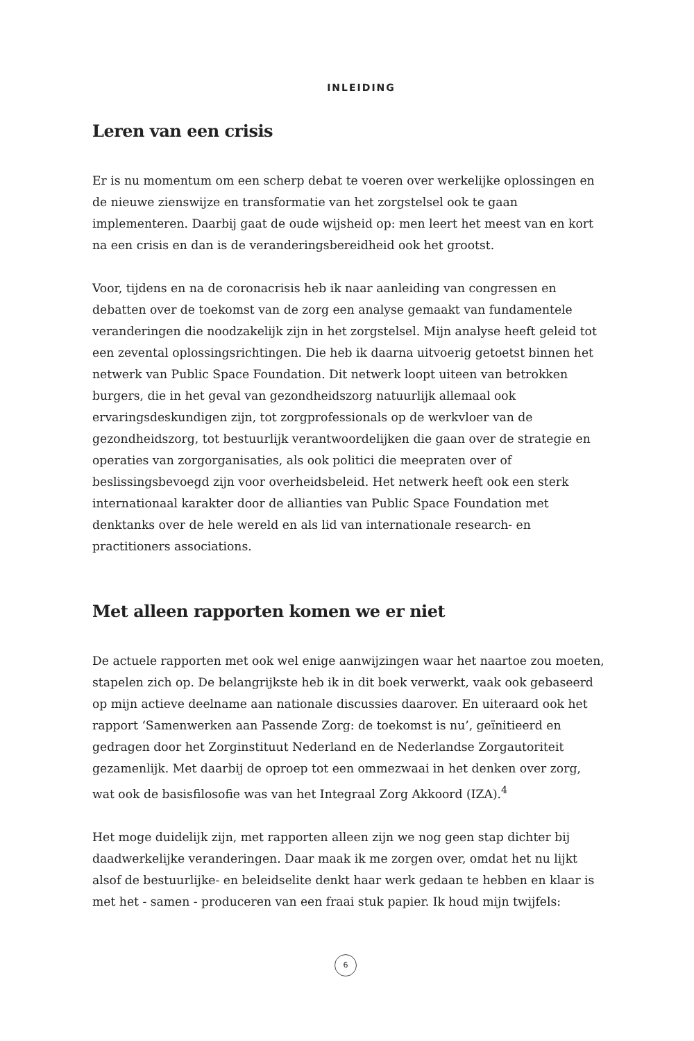INLEIDING
Leren van een crisis
Er is nu momentum om een scherp debat te voeren over werkelijke oplossingen en de nieuwe zienswijze en transformatie van het zorgstelsel ook te gaan implementeren. Daarbij gaat de oude wijsheid op: men leert het meest van en kort na een crisis en dan is de veranderingsbereidheid ook het grootst.
Voor, tijdens en na de coronacrisis heb ik naar aanleiding van congressen en debatten over de toekomst van de zorg een analyse gemaakt van fundamentele veranderingen die noodzakelijk zijn in het zorgstelsel. Mijn analyse heeft geleid tot een zevental oplossingsrichtingen. Die heb ik daarna uitvoerig getoetst binnen het netwerk van Public Space Foundation. Dit netwerk loopt uiteen van betrokken burgers, die in het geval van gezondheidszorg natuurlijk allemaal ook ervaringsdeskundigen zijn, tot zorgprofessionals op de werkvloer van de gezondheidszorg, tot bestuurlijk verantwoordelijken die gaan over de strategie en operaties van zorgorganisaties, als ook politici die meepraten over of beslissingsbevoegd zijn voor overheidsbeleid. Het netwerk heeft ook een sterk internationaal karakter door de allianties van Public Space Foundation met denktanks over de hele wereld en als lid van internationale research- en practitioners associations.
Met alleen rapporten komen we er niet
De actuele rapporten met ook wel enige aanwijzingen waar het naartoe zou moeten, stapelen zich op. De belangrijkste heb ik in dit boek verwerkt, vaak ook gebaseerd op mijn actieve deelname aan nationale discussies daarover. En uiteraard ook het rapport ‘Samenwerken aan Passende Zorg: de toekomst is nu’, geïnitieerd en gedragen door het Zorginstituut Nederland en de Nederlandse Zorgautoriteit gezamenlijk. Met daarbij de oproep tot een ommezwaai in het denken over zorg, wat ook de basisfilosofie was van het Integraal Zorg Akkoord (IZA).<sup>4</sup>
Het moge duidelijk zijn, met rapporten alleen zijn we nog geen stap dichter bij daadwerkelijke veranderingen. Daar maak ik me zorgen over, omdat het nu lijkt alsof de bestuurlijke- en beleidselite denkt haar werk gedaan te hebben en klaar is met het - samen - produceren van een fraai stuk papier. Ik houd mijn twijfels:
6